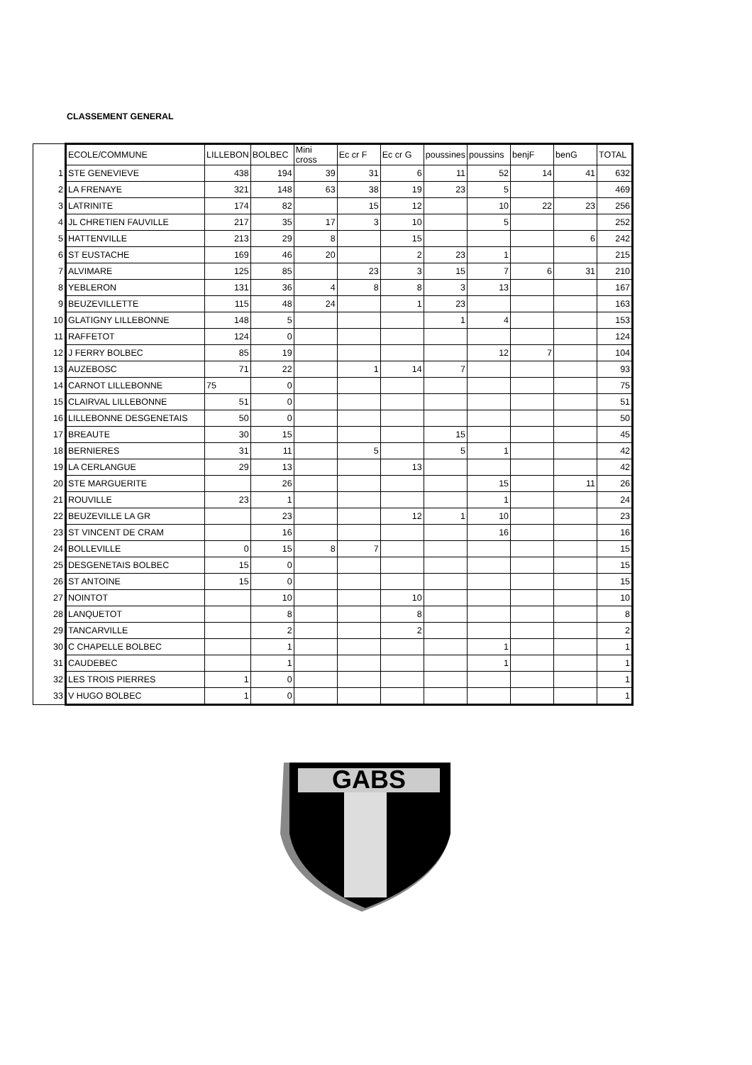CLASSEMENT GENERAL
| | ECOLE/COMMUNE | LILLEBON | BOLBEC | Mini cross | Ec cr F | Ec cr G | poussines | poussins | benjF | benG | TOTAL |
| 1 | STE GENEVIEVE | 438 | 194 | 39 | 31 | 6 | 11 | 52 | 14 | 41 | 632 |
| 2 | LA FRENAYE | 321 | 148 | 63 | 38 | 19 | 23 | 5 | | | 469 |
| 3 | LATRINITE | 174 | 82 | | 15 | 12 | | 10 | 22 | 23 | 256 |
| 4 | JL CHRETIEN FAUVILLE | 217 | 35 | 17 | 3 | 10 | | 5 | | | 252 |
| 5 | HATTENVILLE | 213 | 29 | 8 | | 15 | | | | 6 | 242 |
| 6 | ST EUSTACHE | 169 | 46 | 20 | | 2 | 23 | 1 | | | 215 |
| 7 | ALVIMARE | 125 | 85 | | 23 | 3 | 15 | 7 | 6 | 31 | 210 |
| 8 | YEBLERON | 131 | 36 | 4 | 8 | 8 | 3 | 13 | | | 167 |
| 9 | BEUZEVILLETTE | 115 | 48 | 24 | | 1 | 23 | | | | 163 |
| 10 | GLATIGNY LILLEBONNE | 148 | 5 | | | | 1 | 4 | | | 153 |
| 11 | RAFFETOT | 124 | 0 | | | | | | | | 124 |
| 12 | J FERRY BOLBEC | 85 | 19 | | | | | 12 | 7 | | 104 |
| 13 | AUZEBOSC | 71 | 22 | | 1 | 14 | 7 | | | | 93 |
| 14 | CARNOT LILLEBONNE | 75 | 0 | | | | | | | | 75 |
| 15 | CLAIRVAL LILLEBONNE | 51 | 0 | | | | | | | | 51 |
| 16 | LILLEBONNE DESGENETAIS | 50 | 0 | | | | | | | | 50 |
| 17 | BREAUTE | 30 | 15 | | | | 15 | | | | 45 |
| 18 | BERNIERES | 31 | 11 | | 5 | | 5 | 1 | | | 42 |
| 19 | LA CERLANGUE | 29 | 13 | | | 13 | | | | | 42 |
| 20 | STE MARGUERITE | | 26 | | | | | 15 | | 11 | 26 |
| 21 | ROUVILLE | 23 | 1 | | | | | 1 | | | 24 |
| 22 | BEUZEVILLE LA GR | | 23 | | | 12 | 1 | 10 | | | 23 |
| 23 | ST VINCENT DE CRAM | | 16 | | | | | 16 | | | 16 |
| 24 | BOLLEVILLE | 0 | 15 | 8 | 7 | | | | | | 15 |
| 25 | DESGENETAIS BOLBEC | 15 | 0 | | | | | | | | 15 |
| 26 | ST ANTOINE | 15 | 0 | | | | | | | | 15 |
| 27 | NOINTOT | | 10 | | | 10 | | | | | 10 |
| 28 | LANQUETOT | | 8 | | | 8 | | | | | 8 |
| 29 | TANCARVILLE | | 2 | | | 2 | | | | | 2 |
| 30 | C CHAPELLE BOLBEC | | 1 | | | | | 1 | | | 1 |
| 31 | CAUDEBEC | | 1 | | | | | 1 | | | 1 |
| 32 | LES TROIS PIERRES | 1 | 0 | | | | | | | | 1 |
| 33 | V HUGO BOLBEC | 1 | 0 | | | | | | | | 1 |
GABS